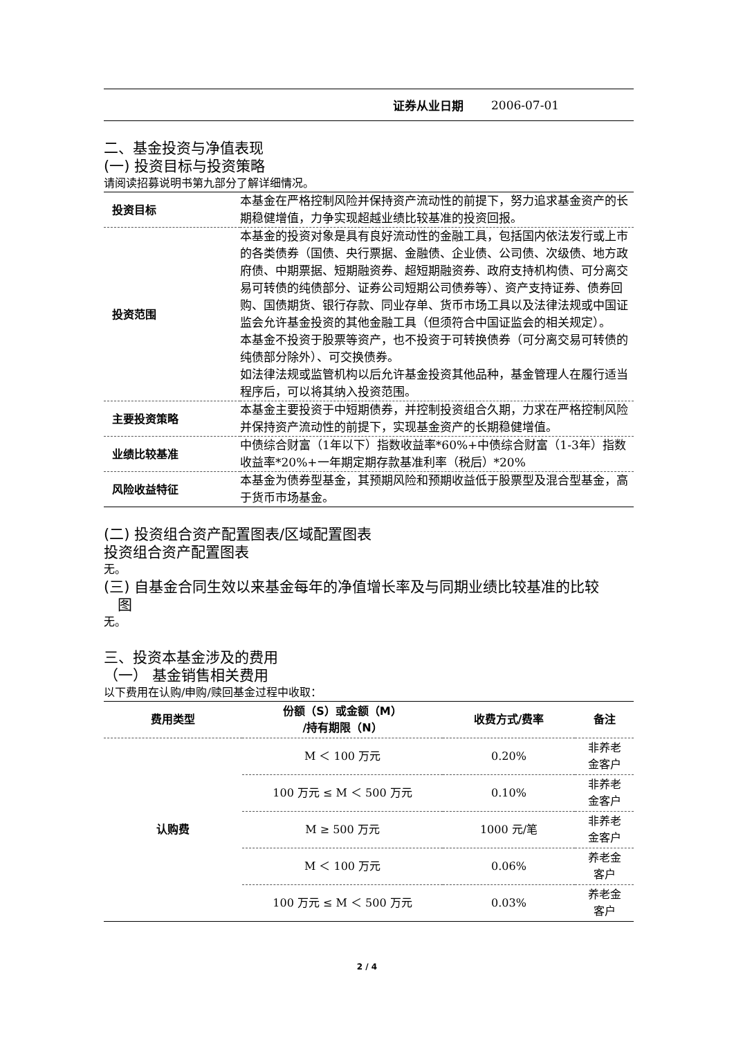| 证券从业日期 | 2006-07-01 |
二、基金投资与净值表现
(一) 投资目标与投资策略
请阅读招募说明书第九部分了解详细情况。
| 投资目标 | 本基金在严格控制风险并保持资产流动性的前提下，努力追求基金资产的长期稳健增值，力争实现超越业绩比较基准的投资回报。 |
| 投资范围 | 本基金的投资对象是具有良好流动性的金融工具，包括国内依法发行或上市的各类债券（国债、央行票据、金融债、企业债、公司债、次级债、地方政府债、中期票据、短期融资券、超短期融资券、政府支持机构债、可分离交易可转债的纯债部分、证券公司短期公司债券等）、资产支持证券、债券回购、国债期货、银行存款、同业存单、货币市场工具以及法律法规或中国证监会允许基金投资的其他金融工具（但须符合中国证监会的相关规定）。 本基金不投资于股票等资产，也不投资于可转换债券（可分离交易可转债的纯债部分除外）、可交换债券。 如法律法规或监管机构以后允许基金投资其他品种，基金管理人在履行适当程序后，可以将其纳入投资范围。 |
| 主要投资策略 | 本基金主要投资于中短期债券，并控制投资组合久期，力求在严格控制风险并保持资产流动性的前提下，实现基金资产的长期稳健增值。 |
| 业绩比较基准 | 中债综合财富（1年以下）指数收益率*60%+中债综合财富（1-3年）指数收益率*20%+一年期定期存款基准利率（税后）*20% |
| 风险收益特征 | 本基金为债券型基金，其预期风险和预期收益低于股票型及混合型基金，高于货币市场基金。 |
(二) 投资组合资产配置图表/区域配置图表
投资组合资产配置图表
无。
(三) 自基金合同生效以来基金每年的净值增长率及与同期业绩比较基准的比较
图
无。
三、投资本基金涉及的费用
（一） 基金销售相关费用
以下费用在认购/申购/赎回基金过程中收取：
| 费用类型 | 份额（S）或金额（M） /持有期限（N） | 收费方式/费率 | 备注 |
| --- | --- | --- | --- |
| 认购费 | M ＜ 100 万元 | 0.20% | 非养老 金客户 |
| | 100 万元 ≤ M ＜ 500 万元 | 0.10% | 非养老 金客户 |
| | M ≥ 500 万元 | 1000 元/笔 | 非养老 金客户 |
| | M ＜ 100 万元 | 0.06% | 养老金 客户 |
| | 100 万元 ≤ M ＜ 500 万元 | 0.03% | 养老金 客户 |
2 / 4